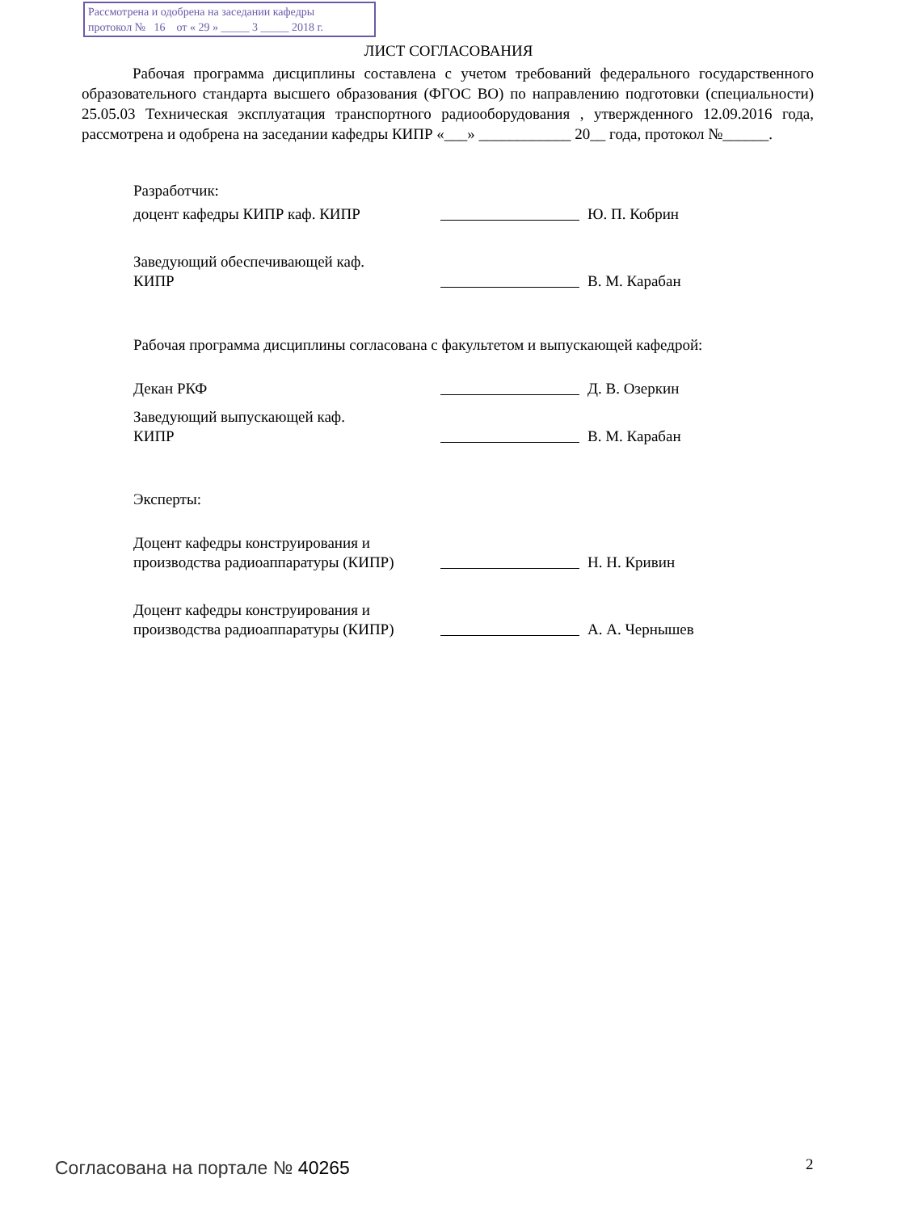Рассмотрена и одобрена на заседании кафедры
протокол № 16 от « 29 » _____ 3 _____ 2018 г.
ЛИСТ СОГЛАСОВАНИЯ
Рабочая программа дисциплины составлена с учетом требований федерального государственного образовательного стандарта высшего образования (ФГОС ВО) по направлению подготовки (специальности) 25.05.03 Техническая эксплуатация транспортного радиооборудования , утвержденного 12.09.2016 года, рассмотрена и одобрена на заседании кафедры КИПР «___» ____________ 20__ года, протокол №______.
Разработчик:
доцент кафедры КИПР каф. КИПР Ю. П. Кобрин
Заведующий обеспечивающей каф.
КИПР
В. М. Карабан
Рабочая программа дисциплины согласована с факультетом и выпускающей кафедрой:
Декан РКФ Д. В. Озеркин
Заведующий выпускающей каф.
КИПР
В. М. Карабан
Эксперты:
Доцент кафедры конструирования и производства радиоаппаратуры (КИПР)
Н. Н. Кривин
Доцент кафедры конструирования и производства радиоаппаратуры (КИПР)
А. А. Чернышев
Согласована на портале № 40265 2